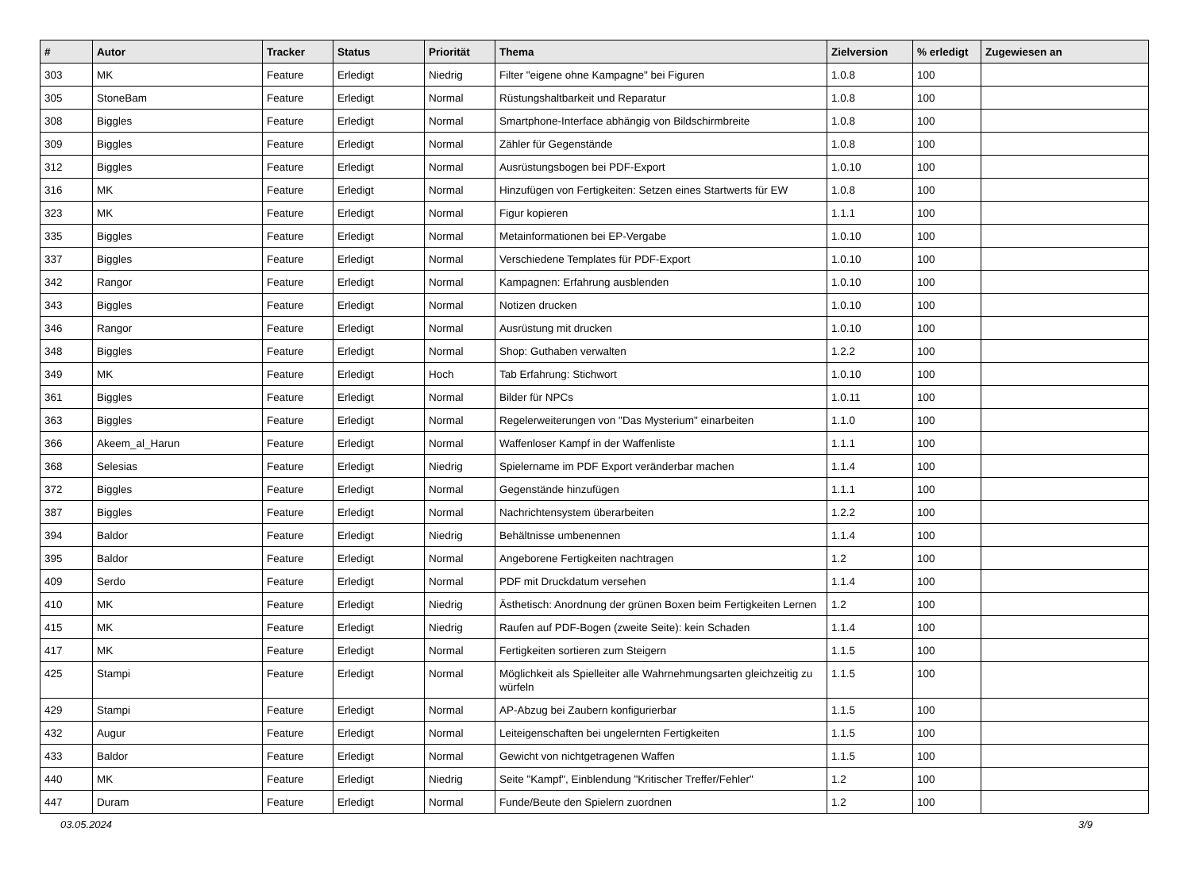| # | Autor | Tracker | Status | Priorität | Thema | Zielversion | % erledigt | Zugewiesen an |
| --- | --- | --- | --- | --- | --- | --- | --- | --- |
| 303 | MK | Feature | Erledigt | Niedrig | Filter "eigene ohne Kampagne" bei Figuren | 1.0.8 | 100 | |
| 305 | StoneBam | Feature | Erledigt | Normal | Rüstungshaltbarkeit und Reparatur | 1.0.8 | 100 | |
| 308 | Biggles | Feature | Erledigt | Normal | Smartphone-Interface abhängig von Bildschirmbreite | 1.0.8 | 100 | |
| 309 | Biggles | Feature | Erledigt | Normal | Zähler für Gegenstände | 1.0.8 | 100 | |
| 312 | Biggles | Feature | Erledigt | Normal | Ausrüstungsbogen bei PDF-Export | 1.0.10 | 100 | |
| 316 | MK | Feature | Erledigt | Normal | Hinzufügen von Fertigkeiten: Setzen eines Startwerts für EW | 1.0.8 | 100 | |
| 323 | MK | Feature | Erledigt | Normal | Figur kopieren | 1.1.1 | 100 | |
| 335 | Biggles | Feature | Erledigt | Normal | Metainformationen bei EP-Vergabe | 1.0.10 | 100 | |
| 337 | Biggles | Feature | Erledigt | Normal | Verschiedene Templates für PDF-Export | 1.0.10 | 100 | |
| 342 | Rangor | Feature | Erledigt | Normal | Kampagnen: Erfahrung ausblenden | 1.0.10 | 100 | |
| 343 | Biggles | Feature | Erledigt | Normal | Notizen drucken | 1.0.10 | 100 | |
| 346 | Rangor | Feature | Erledigt | Normal | Ausrüstung mit drucken | 1.0.10 | 100 | |
| 348 | Biggles | Feature | Erledigt | Normal | Shop: Guthaben verwalten | 1.2.2 | 100 | |
| 349 | MK | Feature | Erledigt | Hoch | Tab Erfahrung: Stichwort | 1.0.10 | 100 | |
| 361 | Biggles | Feature | Erledigt | Normal | Bilder für NPCs | 1.0.11 | 100 | |
| 363 | Biggles | Feature | Erledigt | Normal | Regelerweiterungen von "Das Mysterium" einarbeiten | 1.1.0 | 100 | |
| 366 | Akeem_al_Harun | Feature | Erledigt | Normal | Waffenloser Kampf in der Waffenliste | 1.1.1 | 100 | |
| 368 | Selesias | Feature | Erledigt | Niedrig | Spielername im PDF Export veränderbar machen | 1.1.4 | 100 | |
| 372 | Biggles | Feature | Erledigt | Normal | Gegenstände hinzufügen | 1.1.1 | 100 | |
| 387 | Biggles | Feature | Erledigt | Normal | Nachrichtensystem überarbeiten | 1.2.2 | 100 | |
| 394 | Baldor | Feature | Erledigt | Niedrig | Behältnisse umbenennen | 1.1.4 | 100 | |
| 395 | Baldor | Feature | Erledigt | Normal | Angeborene Fertigkeiten nachtragen | 1.2 | 100 | |
| 409 | Serdo | Feature | Erledigt | Normal | PDF mit Druckdatum versehen | 1.1.4 | 100 | |
| 410 | MK | Feature | Erledigt | Niedrig | Ästhetisch: Anordnung der grünen Boxen beim Fertigkeiten Lernen | 1.2 | 100 | |
| 415 | MK | Feature | Erledigt | Niedrig | Raufen auf PDF-Bogen (zweite Seite): kein Schaden | 1.1.4 | 100 | |
| 417 | MK | Feature | Erledigt | Normal | Fertigkeiten sortieren zum Steigern | 1.1.5 | 100 | |
| 425 | Stampi | Feature | Erledigt | Normal | Möglichkeit als Spielleiter alle Wahrnehmungsarten gleichzeitig zu würfeln | 1.1.5 | 100 | |
| 429 | Stampi | Feature | Erledigt | Normal | AP-Abzug bei Zaubern konfigurierbar | 1.1.5 | 100 | |
| 432 | Augur | Feature | Erledigt | Normal | Leiteigenschaften bei ungelernten Fertigkeiten | 1.1.5 | 100 | |
| 433 | Baldor | Feature | Erledigt | Normal | Gewicht von nichtgetragenen Waffen | 1.1.5 | 100 | |
| 440 | MK | Feature | Erledigt | Niedrig | Seite "Kampf", Einblendung "Kritischer Treffer/Fehler" | 1.2 | 100 | |
| 447 | Duram | Feature | Erledigt | Normal | Funde/Beute den Spielern zuordnen | 1.2 | 100 | |
03.05.2024 3/9